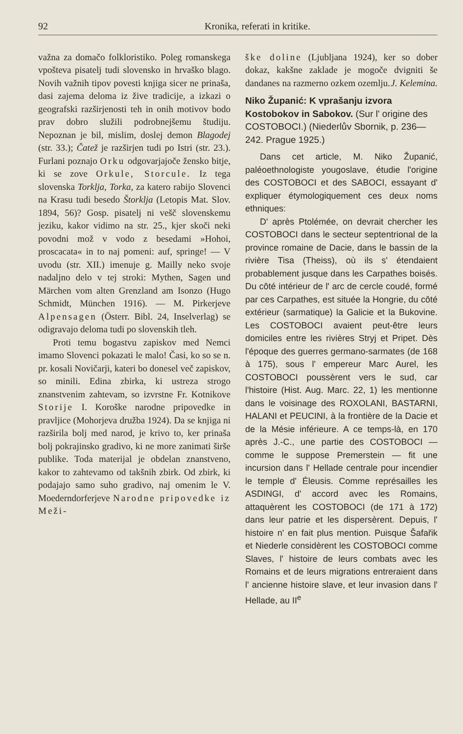92 Kronika, referati in kritike.
važna za domačo folkloristiko. Poleg romanskega vpošteva pisatelj tudi slovensko in hrvaško blago. Novih važnih tipov povesti knjiga sicer ne prinaša, dasi zajema deloma iz žive tradicije, a izkazi o geografski razširjenosti teh in onih motivov bodo prav dobro služili podrobnejšemu študiju. Nepoznan je bil, mislim, doslej demon Blagodej (str. 33.); Čatež je razširjen tudi po Istri (str. 23.). Furlani poznajo Orku odgovarjajoče žensko bitje, ki se zove Orkule, Storcule. Iz tega slovenska Torklja, Torka, za katero rabijo Slovenci na Krasu tudi besedo Štorklja (Letopis Mat. Slov. 1894, 56)? Gosp. pisatelj ni vešč slovenskemu jeziku, kakor vidimo na str. 25., kjer skoči neki povodni mož v vodo z besedami »Hohoi, proscacata« in to naj pomeni: auf, springe! — V uvodu (str. XII.) imenuje g. Mailly neko svoje nadaljno delo v tej stroki: Mythen, Sagen und Märchen vom alten Grenzland am Isonzo (Hugo Schmidt, München 1916). — M. Pirkerjeve Alpensagen (Österr. Bibl. 24, Inselverlag) se odigravajo deloma tudi po slovenskih tleh.
Proti temu bogastvu zapiskov med Nemci imamo Slovenci pokazati le malo! Časi, ko so se n. pr. kosali Novičarji, kateri bo donesel več zapiskov, so minili. Edina zbirka, ki ustreza strogo znanstvenim zahtevam, so izvrstne Fr. Kotnikove Storije I. Koroške narodne pripovedke in pravljice (Mohorjeva družba 1924). Da se knjiga ni razširila bolj med narod, je krivo to, ker prinaša bolj pokrajinsko gradivo, ki ne more zanimati širše publike. Toda materijal je obdelan znanstveno, kakor to zahtevamo od takšnih zbirk. Od zbirk, ki podajajo samo suho gradivo, naj omenim le V. Moederndorferjeve Narodne pripovedke iz Meži-
ške doline (Ljubljana 1924), ker so dober dokaz, kakšne zaklade je mogoče dvigniti še dandanes na razmerno ozkem ozemlju. J. Kelemina.
Niko Županić: K vprašanju izvora Kostobokov in Sabokov. (Sur l' origine des COSTOBOCI.) (Niederlův Sbornik, p. 236—242. Prague 1925.)
Dans cet article, M. Niko Županić, paléoethnologiste yougoslave, étudie l'origine des COSTOBOCI et des SABOCI, essayant d' expliquer étymologiquement ces deux noms ethniques:
D' après Ptolémée, on devrait chercher les COSTOBOCI dans le secteur septentrional de la province romaine de Dacie, dans le bassin de la rivière Tisa (Theiss), où ils s' étendaient probablement jusque dans les Carpathes boisés. Du côté intérieur de l' arc de cercle coudé, formé par ces Carpathes, est située la Hongrie, du côté extérieur (sarmatique) la Galicie et la Bukovine. Les COSTOBOCI avaient peut-être leurs domiciles entre les rivières Stryj et Pripet. Dès l'époque des guerres germano-sarmates (de 168 à 175), sous l' empereur Marc Aurel, les COSTOBOCI poussèrent vers le sud, car l'histoire (Hist. Aug. Marc. 22, 1) les mentionne dans le voisinage des ROXOLANI, BASTARNI, HALANI et PEUCINI, à la frontière de la Dacie et de la Mésie inférieure. A ce temps-là, en 170 après J.-C., une partie des COSTOBOCI — comme le suppose Premerstein — fit une incursion dans l' Hellade centrale pour incendier le temple d' Éleusis. Comme représailles les ASDINGI, d' accord avec les Romains, attaquèrent les COSTOBOCI (de 171 à 172) dans leur patrie et les dispersèrent. Depuis, l' histoire n' en fait plus mention. Puisque Šafařik et Niederle considèrent les COSTOBOCI comme Slaves, l' histoire de leurs combats avec les Romains et de leurs migrations entreraient dans l' ancienne histoire slave, et leur invasion dans l' Hellade, au II<sup>e</sup>